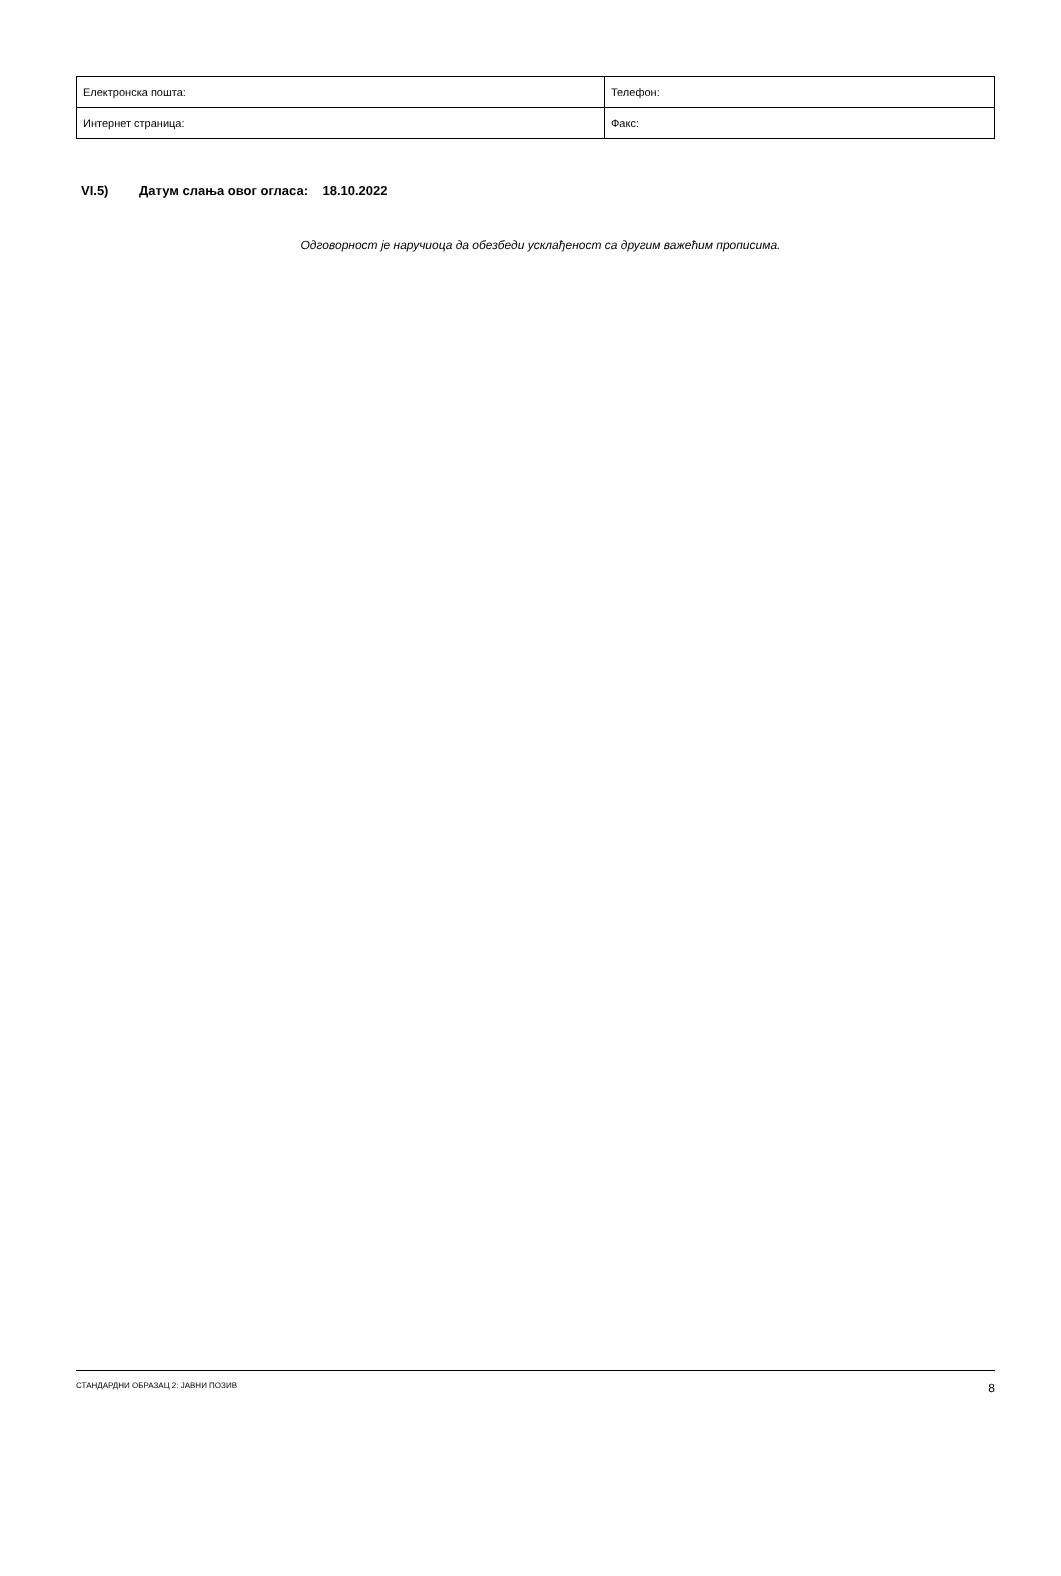| Електронска пошта: | Телефон: |
| Интернет страница: | Факс: |
VI.5) Датум слања овог огласа: 18.10.2022
Одговорност је наручиоца да обезбеди усклађеност са другим важећим прописима.
СТАНДАРДНИ ОБРАЗАЦ 2: ЈАВНИ ПОЗИВ 8